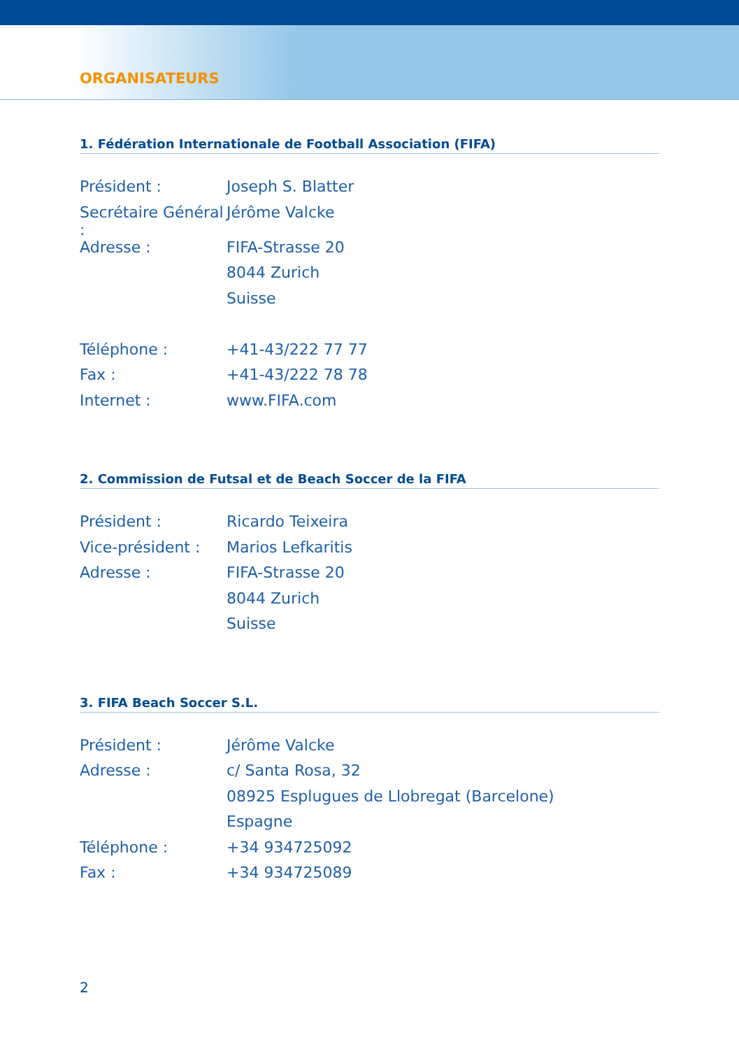ORGANISATEURS
1. Fédération Internationale de Football Association (FIFA)
| Président : | Joseph S. Blatter |
| Secrétaire Général : | Jérôme Valcke |
| Adresse : | FIFA-Strasse 20 |
| | 8044 Zurich |
| | Suisse |
| Téléphone : | +41-43/222 77 77 |
| Fax : | +41-43/222 78 78 |
| Internet : | www.FIFA.com |
2. Commission de Futsal et de Beach Soccer de la FIFA
| Président : | Ricardo Teixeira |
| Vice-président : | Marios Lefkaritis |
| Adresse : | FIFA-Strasse 20 |
| | 8044 Zurich |
| | Suisse |
3. FIFA Beach Soccer S.L.
| Président : | Jérôme Valcke |
| Adresse : | c/ Santa Rosa, 32 |
| | 08925 Esplugues de Llobregat (Barcelone) |
| | Espagne |
| Téléphone : | +34 934725092 |
| Fax : | +34 934725089 |
2